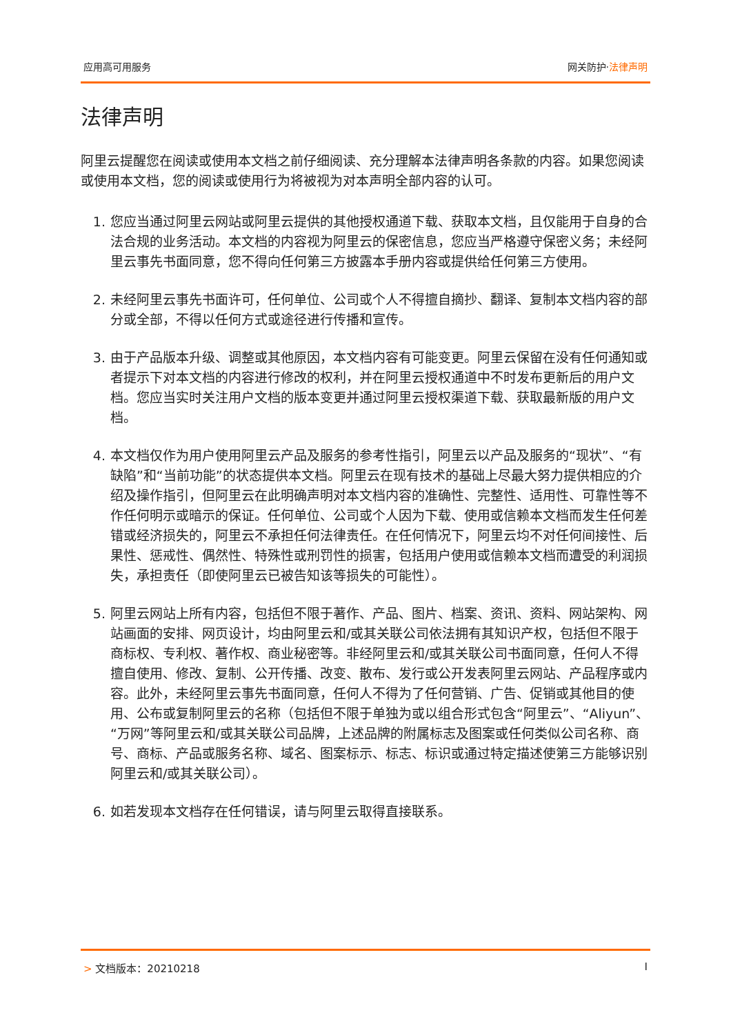应用高可用服务 网关防护·法律声明
法律声明
阿里云提醒您在阅读或使用本文档之前仔细阅读、充分理解本法律声明各条款的内容。如果您阅读或使用本文档，您的阅读或使用行为将被视为对本声明全部内容的认可。
1. 您应当通过阿里云网站或阿里云提供的其他授权通道下载、获取本文档，且仅能用于自身的合法合规的业务活动。本文档的内容视为阿里云的保密信息，您应当严格遵守保密义务；未经阿里云事先书面同意，您不得向任何第三方披露本手册内容或提供给任何第三方使用。
2. 未经阿里云事先书面许可，任何单位、公司或个人不得擅自摘抄、翻译、复制本文档内容的部分或全部，不得以任何方式或途径进行传播和宣传。
3. 由于产品版本升级、调整或其他原因，本文档内容有可能变更。阿里云保留在没有任何通知或者提示下对本文档的内容进行修改的权利，并在阿里云授权通道中不时发布更新后的用户文档。您应当实时关注用户文档的版本变更并通过阿里云授权渠道下载、获取最新版的用户文档。
4. 本文档仅作为用户使用阿里云产品及服务的参考性指引，阿里云以产品及服务的“现状”、“有缺陷”和“当前功能”的状态提供本文档。阿里云在现有技术的基础上尽最大努力提供相应的介绍及操作指引，但阿里云在此明确声明对本文档内容的准确性、完整性、适用性、可靠性等不作任何明示或暗示的保证。任何单位、公司或个人因为下载、使用或信赖本文档而发生任何差错或经济损失的，阿里云不承担任何法律责任。在任何情况下，阿里云均不对任何间接性、后果性、惩戒性、偶然性、特殊性或刑罚性的损害，包括用户使用或信赖本文档而遭受的利润损失，承担责任（即使阿里云已被告知该等损失的可能性）。
5. 阿里云网站上所有内容，包括但不限于著作、产品、图片、档案、资讯、资料、网站架构、网站画面的安排、网页设计，均由阿里云和/或其关联公司依法拥有其知识产权，包括但不限于商标权、专利权、著作权、商业秘密等。非经阿里云和/或其关联公司书面同意，任何人不得擅自使用、修改、复制、公开传播、改变、散布、发行或公开发表阿里云网站、产品程序或内容。此外，未经阿里云事先书面同意，任何人不得为了任何营销、广告、促销或其他目的使用、公布或复制阿里云的名称（包括但不限于单独为或以组合形式包含“阿里云”、“Aliyun”、“万网”等阿里云和/或其关联公司品牌，上述品牌的附属标志及图案或任何类似公司名称、商号、商标、产品或服务名称、域名、图案标示、标志、标识或通过特定描述使第三方能够识别阿里云和/或其关联公司）。
6. 如若发现本文档存在任何错误，请与阿里云取得直接联系。
> 文档版本：20210218 I